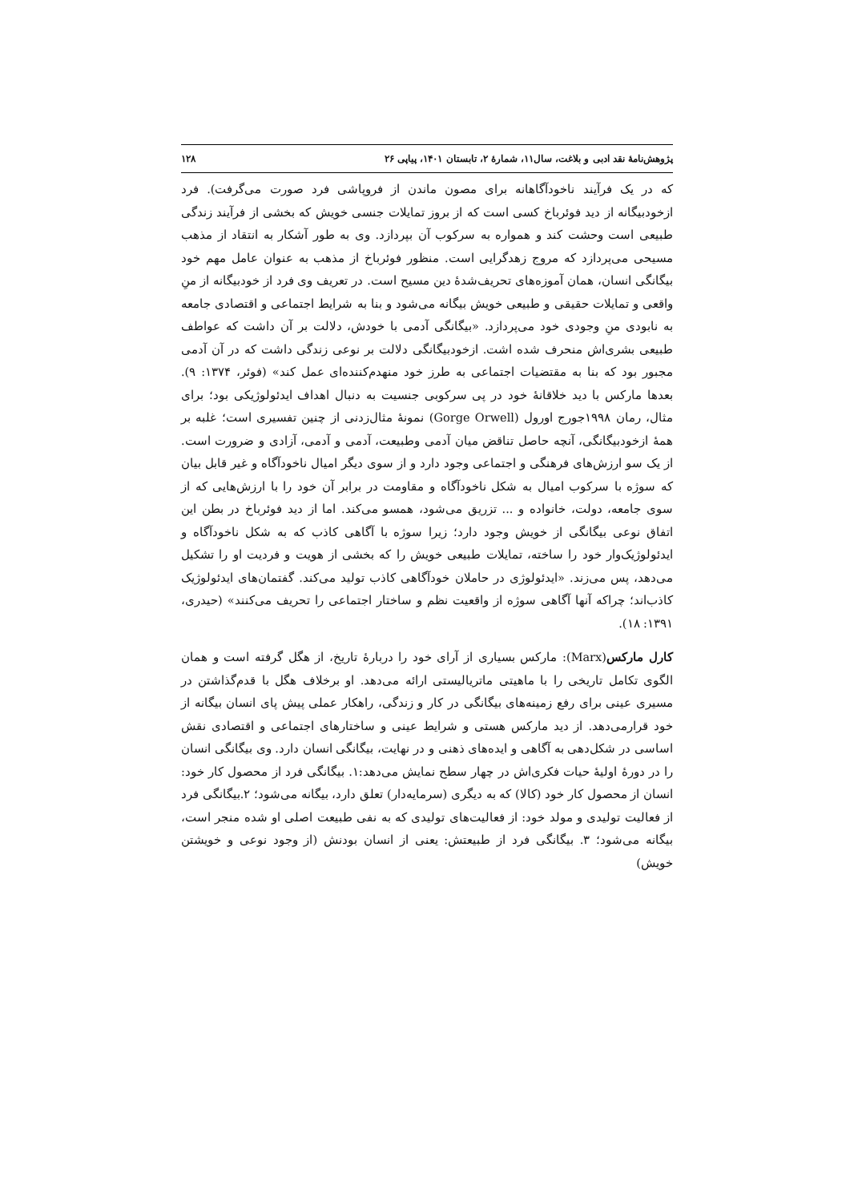پژوهش‌نامهٔ نقد ادبی و بلاغت، سال۱۱، شمارهٔ ۲، تابستان ۱۴۰۱، پیاپی ۲۶ ۱۲۸
که در یک فرآیند ناخودآگاهانه برای مصون ماندن از فروپاشی فرد صورت می‌گرفت). فرد ازخودبیگانه از دید فوئرباخ کسی است که از بروز تمایلات جنسی خویش که بخشی از فرآیند زندگی طبیعی است وحشت کند و همواره به سرکوب آن بپردازد. وی به طور آشکار به انتقاد از مذهب مسیحی می‌پردازد که مروج زهدگرایی است. منظور فوئرباخ از مذهب به عنوان عامل مهم خود بیگانگی انسان، همان آموزه‌های تحریف‌شدهٔ دین مسیح است. در تعریف وی فرد از خودبیگانه از منِ واقعی و تمایلات حقیقی و طبیعی خویش بیگانه می‌شود و بنا به شرایط اجتماعی و اقتصادی جامعه به نابودی منِ وجودی خود می‌پردازد. «بیگانگی آدمی با خودش، دلالت بر آن داشت که عواطف طبیعی بشری‌اش منحرف شده اشت. ازخودبیگانگی دلالت بر نوعی زندگی داشت که در آن آدمی مجبور بود که بنا به مقتضیات اجتماعی به طرز خود منهدم‌کننده‌ای عمل کند» (فوئر، ۱۳۷۴: ۹). بعدها مارکس با دید خلاقانهٔ خود در پی سرکوبی جنسیت به دنبال اهداف ایدئولوژیکی بود؛ برای مثال، رمان ۱۹۹۸جورج اورول (Gorge Orwell) نمونهٔ مثال‌زدنی از چنین تفسیری است؛ غلبه بر همهٔ ازخودبیگانگی، آنچه حاصل تناقض میان آدمی وطبیعت، آدمی و آدمی، آزادی و ضرورت است. از یک سو ارزش‌های فرهنگی و اجتماعی وجود دارد و از سوی دیگر امیال ناخودآگاه و غیر قابل بیان که سوژه با سرکوب امیال به شکل ناخودآگاه و مقاومت در برابر آن خود را با ارزش‌هایی که از سوی جامعه، دولت، خانواده و ... تزریق می‌شود، همسو می‌کند. اما از دید فوئرباخ در بطن این اتفاق نوعی بیگانگی از خویش وجود دارد؛ زیرا سوژه با آگاهی کاذب که به شکل ناخودآگاه و ایدئولوژیک‌وار خود را ساخته، تمایلات طبیعی خویش را که بخشی از هویت و فردیت او را تشکیل می‌دهد، پس می‌زند. «ایدئولوژی در حاملان خودآگاهی کاذب تولید می‌کند. گفتمان‌های ایدئولوژیک کاذب‌اند؛ چراکه آنها آگاهی سوژه از واقعیت نظم و ساختار اجتماعی را تحریف می‌کنند» (حیدری، ۱۳۹۱: ۱۸).
کارل مارکس(Marx): مارکس بسیاری از آرای خود را دربارهٔ تاریخ، از هگل گرفته است و همان الگوی تکامل تاریخی را با ماهیتی ماتریالیستی ارائه می‌دهد. او برخلاف هگل با قدم‌گذاشتن در مسیری عینی برای رفع زمینه‌های بیگانگی در کار و زندگی، راهکار عملی پیش پای انسان بیگانه از خود قرارمی‌دهد. از دید مارکس هستی و شرایط عینی و ساختارهای اجتماعی و اقتصادی نقش اساسی در شکل‌دهی به آگاهی و ایده‌های ذهنی و در نهایت، بیگانگی انسان دارد. وی بیگانگی انسان را در دورهٔ اولیهٔ حیات فکری‌اش در چهار سطح نمایش می‌دهد:۱. بیگانگی فرد از محصول کار خود: انسان از محصول کار خود (کالا) که به دیگری (سرمایه‌دار) تعلق دارد، بیگانه می‌شود؛ ۲.بیگانگی فرد از فعالیت تولیدی و مولد خود: از فعالیت‌های تولیدی که به نفی طبیعت اصلی او شده منجر است، بیگانه می‌شود؛ ۳. بیگانگی فرد از طبیعتش: یعنی از انسان بودنش (از وجود نوعی و خویشتن خویش)